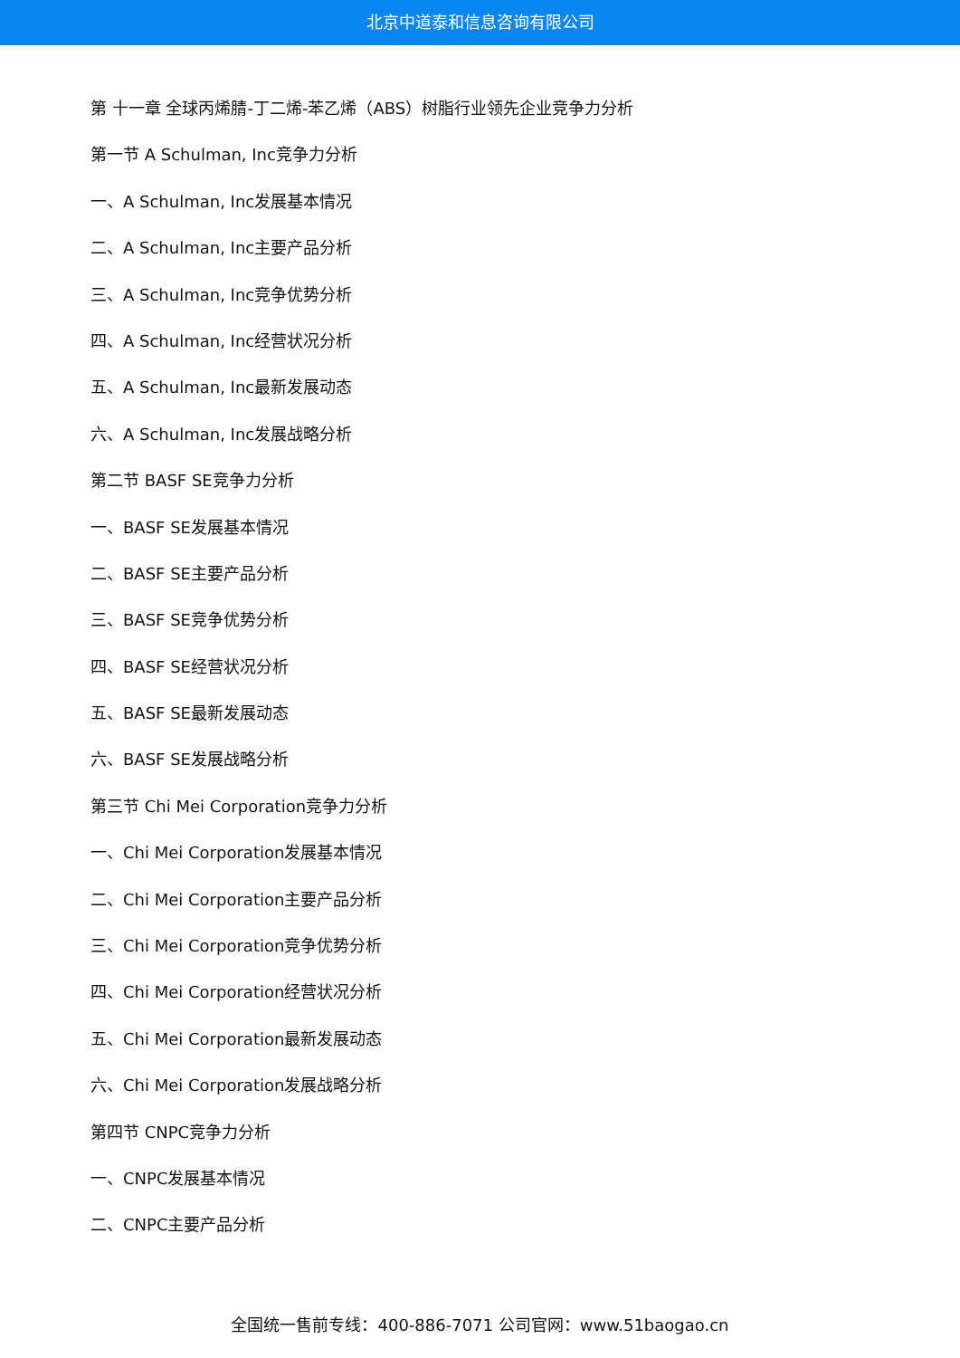北京中道泰和信息咨询有限公司
第 十一章 全球丙烯腈-丁二烯-苯乙烯（ABS）树脂行业领先企业竞争力分析
第一节 A Schulman, Inc竞争力分析
一、A Schulman, Inc发展基本情况
二、A Schulman, Inc主要产品分析
三、A Schulman, Inc竞争优势分析
四、A Schulman, Inc经营状况分析
五、A Schulman, Inc最新发展动态
六、A Schulman, Inc发展战略分析
第二节 BASF SE竞争力分析
一、BASF SE发展基本情况
二、BASF SE主要产品分析
三、BASF SE竞争优势分析
四、BASF SE经营状况分析
五、BASF SE最新发展动态
六、BASF SE发展战略分析
第三节 Chi Mei Corporation竞争力分析
一、Chi Mei Corporation发展基本情况
二、Chi Mei Corporation主要产品分析
三、Chi Mei Corporation竞争优势分析
四、Chi Mei Corporation经营状况分析
五、Chi Mei Corporation最新发展动态
六、Chi Mei Corporation发展战略分析
第四节 CNPC竞争力分析
一、CNPC发展基本情况
二、CNPC主要产品分析
全国统一售前专线：400-886-7071 公司官网：www.51baogao.cn